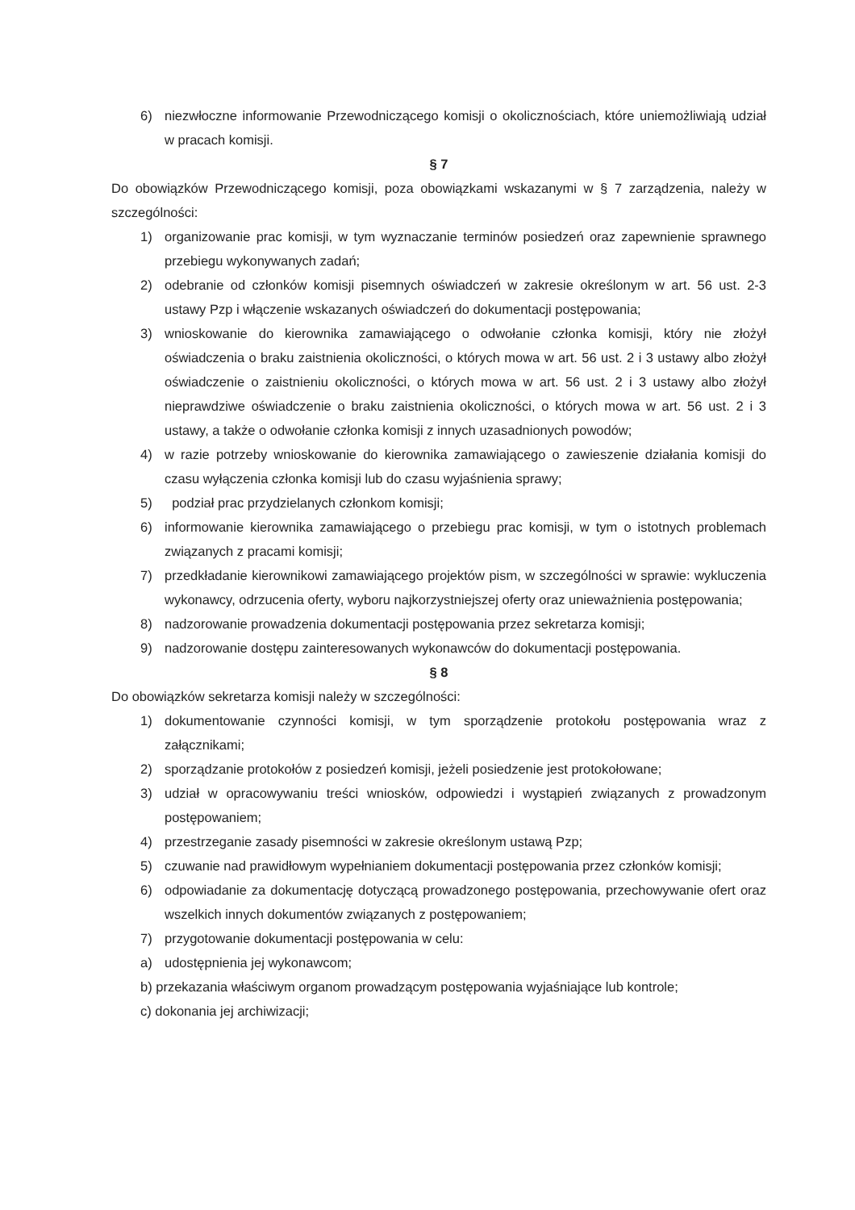6) niezwłoczne informowanie Przewodniczącego komisji o okolicznościach, które uniemożliwiają udział w pracach komisji.
§ 7
Do obowiązków Przewodniczącego komisji, poza obowiązkami wskazanymi w § 7 zarządzenia, należy w szczególności:
1) organizowanie prac komisji, w tym wyznaczanie terminów posiedzeń oraz zapewnienie sprawnego przebiegu wykonywanych zadań;
2) odebranie od członków komisji pisemnych oświadczeń w zakresie określonym w art. 56 ust. 2-3 ustawy Pzp i włączenie wskazanych oświadczeń do dokumentacji postępowania;
3) wnioskowanie do kierownika zamawiającego o odwołanie członka komisji, który nie złożył oświadczenia o braku zaistnienia okoliczności, o których mowa w art. 56 ust. 2 i 3 ustawy albo złożył oświadczenie o zaistnieniu okoliczności, o których mowa w art. 56 ust. 2 i 3 ustawy albo złożył nieprawdziwe oświadczenie o braku zaistnienia okoliczności, o których mowa w art. 56 ust. 2 i 3 ustawy, a także o odwołanie członka komisji z innych uzasadnionych powodów;
4) w razie potrzeby wnioskowanie do kierownika zamawiającego o zawieszenie działania komisji do czasu wyłączenia członka komisji lub do czasu wyjaśnienia sprawy;
5) podział prac przydzielanych członkom komisji;
6) informowanie kierownika zamawiającego o przebiegu prac komisji, w tym o istotnych problemach związanych z pracami komisji;
7) przedkładanie kierownikowi zamawiającego projektów pism, w szczególności w sprawie: wykluczenia wykonawcy, odrzucenia oferty, wyboru najkorzystniejszej oferty oraz unieważnienia postępowania;
8) nadzorowanie prowadzenia dokumentacji postępowania przez sekretarza komisji;
9) nadzorowanie dostępu zainteresowanych wykonawców do dokumentacji postępowania.
§ 8
Do obowiązków sekretarza komisji należy w szczególności:
1) dokumentowanie czynności komisji, w tym sporządzenie protokołu postępowania wraz z załącznikami;
2) sporządzanie protokołów z posiedzeń komisji, jeżeli posiedzenie jest protokołowane;
3) udział w opracowywaniu treści wniosków, odpowiedzi i wystąpień związanych z prowadzonym postępowaniem;
4) przestrzeganie zasady pisemności w zakresie określonym ustawą Pzp;
5) czuwanie nad prawidłowym wypełnianiem dokumentacji postępowania przez członków komisji;
6) odpowiadanie za dokumentację dotyczącą prowadzonego postępowania, przechowywanie ofert oraz wszelkich innych dokumentów związanych z postępowaniem;
7) przygotowanie dokumentacji postępowania w celu:
a) udostępnienia jej wykonawcom;
b) przekazania właściwym organom prowadzącym postępowania wyjaśniające lub kontrole;
c) dokonania jej archiwizacji;